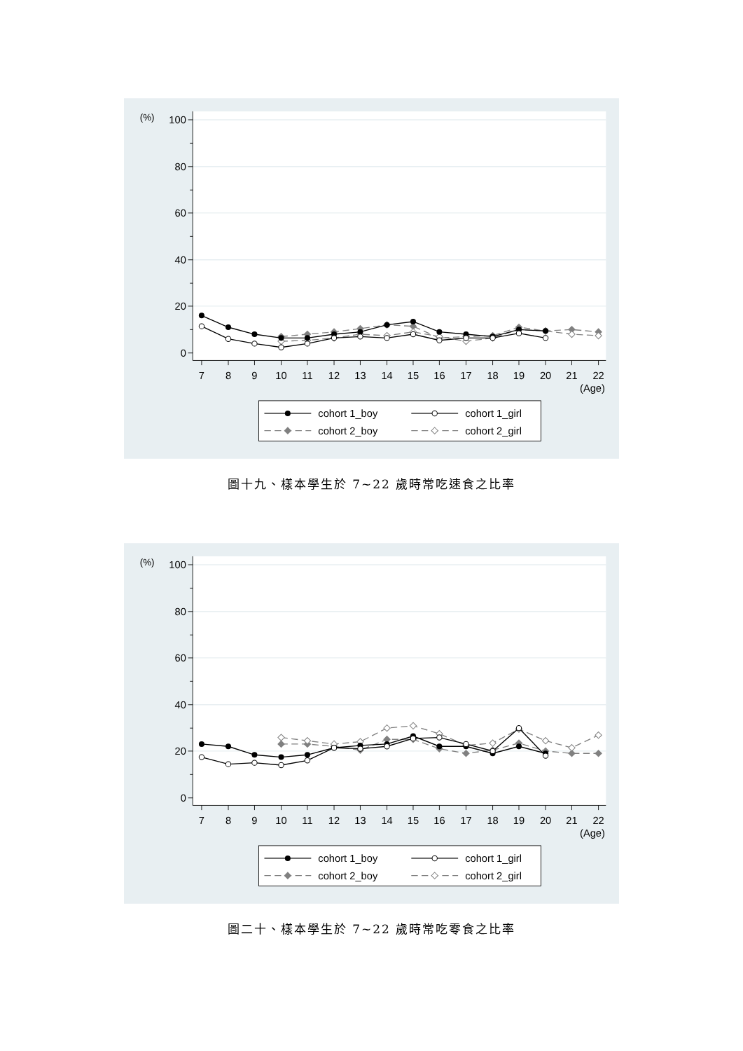0
20
40
60
80
100
(%)
7
8
9
10
11
12
13
14
15
16
17
18
19
20
21
22
(Age)
cohort 1_boy
cohort 1_girl
cohort 2_boy
cohort 2_girl
圖十九、樣本學生於 7~22 歲時常吃速食之比率
0
20
40
60
80
100
(%)
7
8
9
10
11
12
13
14
15
16
17
18
19
20
21
22
(Age)
cohort 1_boy
cohort 1_girl
cohort 2_boy
cohort 2_girl
圖二十、樣本學生於 7~22 歲時常吃零食之比率